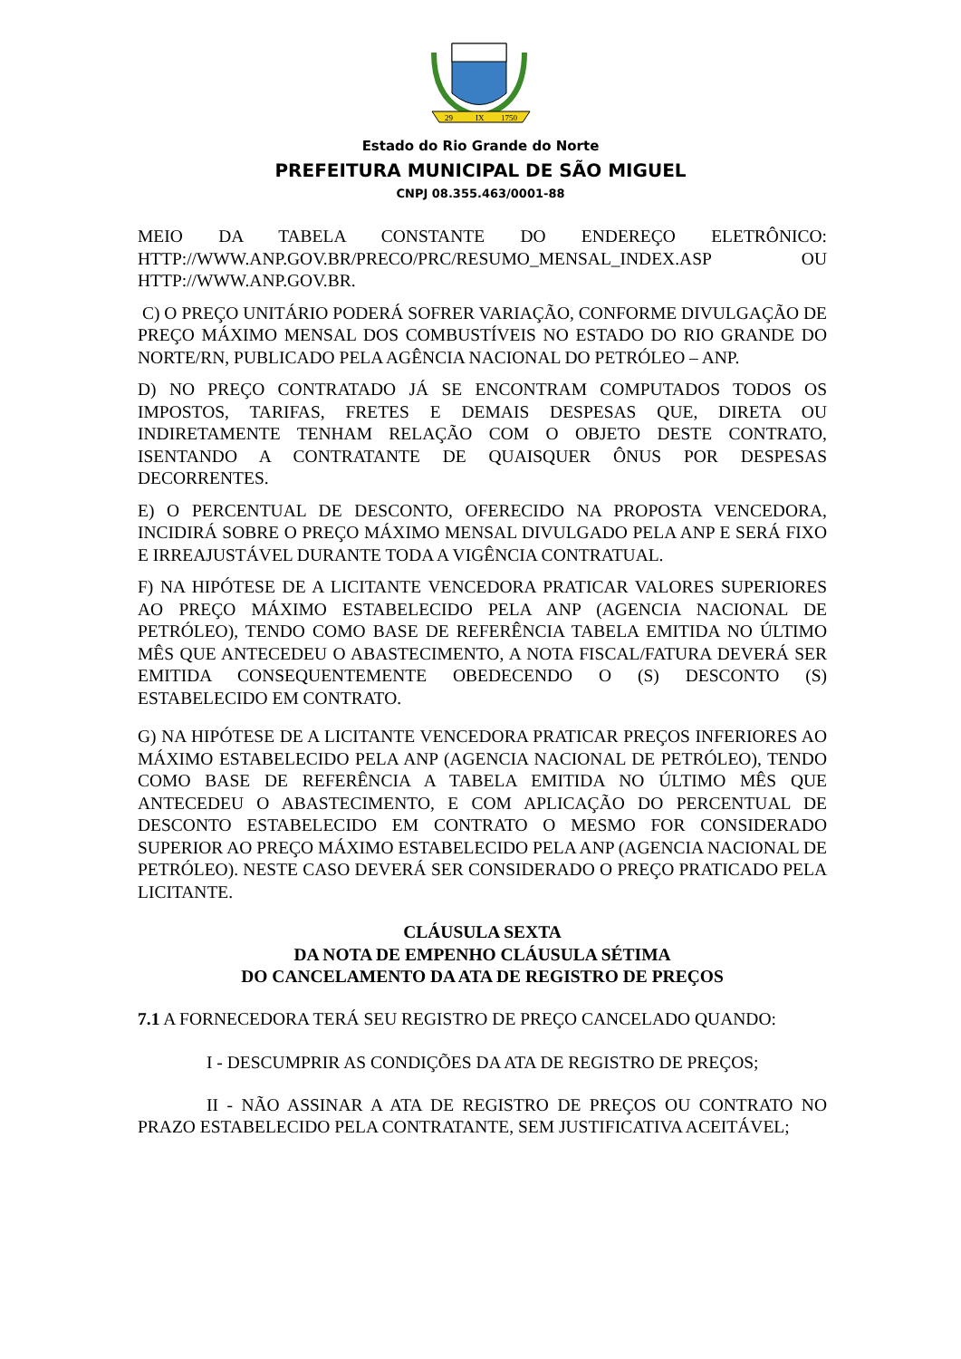29
IX
1750
Estado do Rio Grande do Norte
PREFEITURA MUNICIPAL DE SÃO MIGUEL
CNPJ 08.355.463/0001-88
MEIO DA TABELA CONSTANTE DO ENDEREÇO ELETRÔNICO: HTTP://WWW.ANP.GOV.BR/PRECO/PRC/RESUMO_MENSAL_INDEX.ASP OU HTTP://WWW.ANP.GOV.BR.
C) O PREÇO UNITÁRIO PODERÁ SOFRER VARIAÇÃO, CONFORME DIVULGAÇÃO DE PREÇO MÁXIMO MENSAL DOS COMBUSTÍVEIS NO ESTADO DO RIO GRANDE DO NORTE/RN, PUBLICADO PELA AGÊNCIA NACIONAL DO PETRÓLEO – ANP.
D) NO PREÇO CONTRATADO JÁ SE ENCONTRAM COMPUTADOS TODOS OS IMPOSTOS, TARIFAS, FRETES E DEMAIS DESPESAS QUE, DIRETA OU INDIRETAMENTE TENHAM RELAÇÃO COM O OBJETO DESTE CONTRATO, ISENTANDO A CONTRATANTE DE QUAISQUER ÔNUS POR DESPESAS DECORRENTES.
E) O PERCENTUAL DE DESCONTO, OFERECIDO NA PROPOSTA VENCEDORA, INCIDIRÁ SOBRE O PREÇO MÁXIMO MENSAL DIVULGADO PELA ANP E SERÁ FIXO E IRREAJUSTÁVEL DURANTE TODA A VIGÊNCIA CONTRATUAL.
F) NA HIPÓTESE DE A LICITANTE VENCEDORA PRATICAR VALORES SUPERIORES AO PREÇO MÁXIMO ESTABELECIDO PELA ANP (AGENCIA NACIONAL DE PETRÓLEO), TENDO COMO BASE DE REFERÊNCIA TABELA EMITIDA NO ÚLTIMO MÊS QUE ANTECEDEU O ABASTECIMENTO, A NOTA FISCAL/FATURA DEVERÁ SER EMITIDA CONSEQUENTEMENTE OBEDECENDO O (S) DESCONTO (S) ESTABELECIDO EM CONTRATO.
G) NA HIPÓTESE DE A LICITANTE VENCEDORA PRATICAR PREÇOS INFERIORES AO MÁXIMO ESTABELECIDO PELA ANP (AGENCIA NACIONAL DE PETRÓLEO), TENDO COMO BASE DE REFERÊNCIA A TABELA EMITIDA NO ÚLTIMO MÊS QUE ANTECEDEU O ABASTECIMENTO, E COM APLICAÇÃO DO PERCENTUAL DE DESCONTO ESTABELECIDO EM CONTRATO O MESMO FOR CONSIDERADO SUPERIOR AO PREÇO MÁXIMO ESTABELECIDO PELA ANP (AGENCIA NACIONAL DE PETRÓLEO). NESTE CASO DEVERÁ SER CONSIDERADO O PREÇO PRATICADO PELA LICITANTE.
CLÁUSULA SEXTA
DA NOTA DE EMPENHO CLÁUSULA SÉTIMA
DO CANCELAMENTO DA ATA DE REGISTRO DE PREÇOS
7.1 A FORNECEDORA TERÁ SEU REGISTRO DE PREÇO CANCELADO QUANDO:
I - DESCUMPRIR AS CONDIÇÕES DA ATA DE REGISTRO DE PREÇOS;
II - NÃO ASSINAR A ATA DE REGISTRO DE PREÇOS OU CONTRATO NO PRAZO ESTABELECIDO PELA CONTRATANTE, SEM JUSTIFICATIVA ACEITÁVEL;